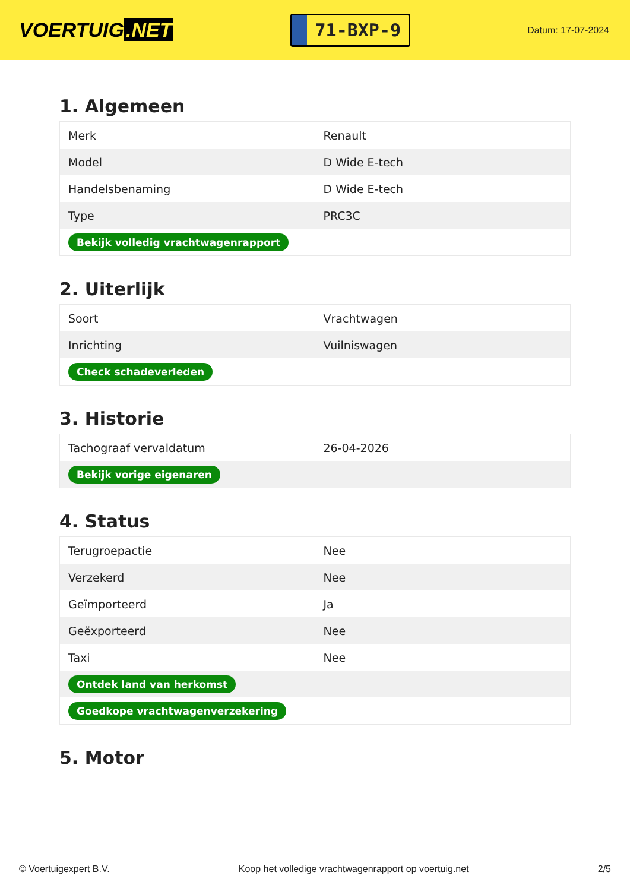VOERTUIG.NET
71-BXP-9
Datum: 17-07-2024
1. Algemeen
| Merk | Renault |
| Model | D Wide E-tech |
| Handelsbenaming | D Wide E-tech |
| Type | PRC3C |
| Bekijk volledig vrachtwagenrapport | |
2. Uiterlijk
| Soort | Vrachtwagen |
| Inrichting | Vuilniswagen |
| Check schadeverleden | |
3. Historie
| Tachograaf vervaldatum | 26-04-2026 |
| Bekijk vorige eigenaren | |
4. Status
| Terugroepactie | Nee |
| Verzekerd | Nee |
| Geïmporteerd | Ja |
| Geëxporteerd | Nee |
| Taxi | Nee |
| Ontdek land van herkomst | |
| Goedkope vrachtwagenverzekering | |
5. Motor
© Voertuigexpert B.V. Koop het volledige vrachtwagenrapport op voertuig.net 2/5